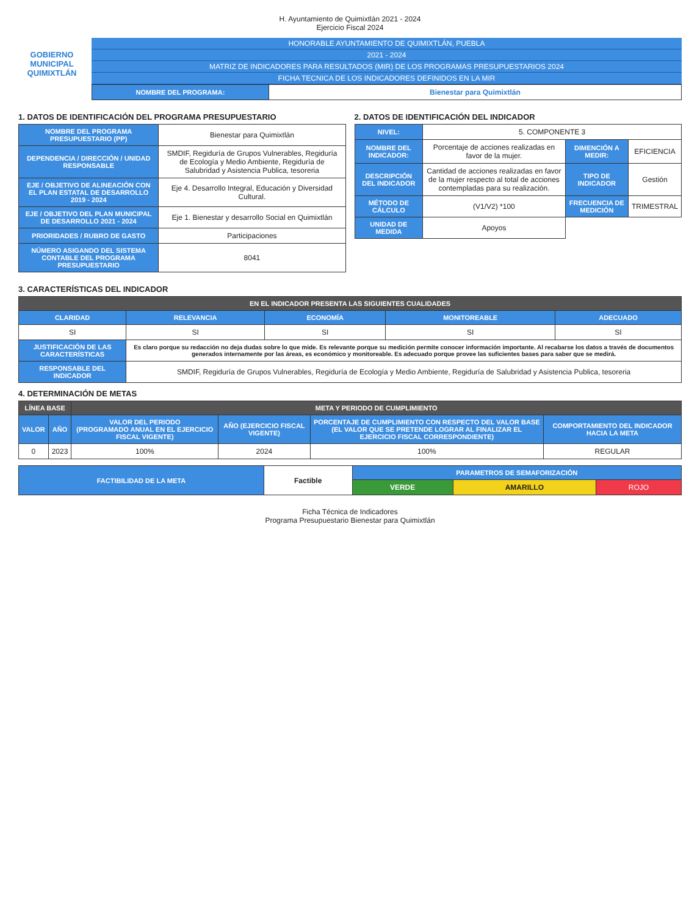H. Ayuntamiento de Quimixtlán 2021 - 2024
Ejercicio Fiscal 2024
GOBIERNO MUNICIPAL
QUIMIXTLÁN
HONORABLE AYUNTAMIENTO DE QUIMIXTLÁN, PUEBLA
2021 - 2024
MATRIZ DE INDICADORES PARA RESULTADOS (MIR) DE LOS PROGRAMAS PRESUPUESTARIOS 2024
FICHA TECNICA DE LOS INDICADORES DEFINIDOS EN LA MIR
| NOMBRE DEL PROGRAMA: | Bienestar para Quimixtlán |
1. DATOS DE IDENTIFICACIÓN DEL PROGRAMA PRESUPUESTARIO
| NOMBRE DEL PROGRAMA PRESUPUESTARIO (PP) | Bienestar para Quimixtlán |
| DEPENDENCIA / DIRECCIÓN / UNIDAD RESPONSABLE | SMDIF, Regiduría de Grupos Vulnerables, Regiduría de Ecología y Medio Ambiente, Regiduría de Salubridad y Asistencia Publica, tesoreria |
| EJE / OBJETIVO DE ALINEACIÓN CON EL PLAN ESTATAL DE DESARROLLO 2019 - 2024 | Eje 4. Desarrollo Integral, Educación y Diversidad Cultural. |
| EJE / OBJETIVO DEL PLAN MUNICIPAL DE DESARROLLO 2021 - 2024 | Eje 1. Bienestar y desarrollo Social en Quimixtlán |
| PRIORIDADES / RUBRO DE GASTO | Participaciones |
| NÚMERO ASIGANDO DEL SISTEMA CONTABLE DEL PROGRAMA PRESUPUESTARIO | 8041 |
2. DATOS DE IDENTIFICACIÓN DEL INDICADOR
| NIVEL: | 5. COMPONENTE 3 | | |
| NOMBRE DEL INDICADOR: | Porcentaje de acciones realizadas en favor de la mujer. | DIMENCIÓN A MEDIR: | EFICIENCIA |
| DESCRIPCIÓN DEL INDICADOR | Cantidad de acciones realizadas en favor de la mujer respecto al total de acciones contempladas para su realización. | TIPO DE INDICADOR | Gestión |
| MÉTODO DE CÁLCULO | (V1/V2) *100 | FRECUENCIA DE MEDICIÓN | TRIMESTRAL |
| UNIDAD DE MEDIDA | Apoyos | | |
3. CARACTERÍSTICAS DEL INDICADOR
| EN EL INDICADOR PRESENTA LAS SIGUIENTES CUALIDADES | | | | |
| --- | --- | --- | --- | --- |
| CLARIDAD | RELEVANCIA | ECONOMÍA | MONITOREABLE | ADECUADO |
| SI | SI | SI | SI | SI |
| JUSTIFICACIÓN DE LAS CARACTERÍSTICAS | Es claro porque su redacción no deja dudas sobre lo que mide. Es relevante porque su medición permite conocer información importante. Al recabarse los datos a través de documentos generados internamente por las áreas, es económico y monitoreable. Es adecuado porque provee las suficientes bases para saber que se medirá. | | | |
| RESPONSABLE DEL INDICADOR | SMDIF, Regiduría de Grupos Vulnerables, Regiduría de Ecología y Medio Ambiente, Regiduría de Salubridad y Asistencia Publica, tesoreria | | | |
4. DETERMINACIÓN DE METAS
| LÍNEA BASE | | META Y PERIODO DE CUMPLIMIENTO | | | |
| --- | --- | --- | --- | --- | --- |
| VALOR | AÑO | VALOR DEL PERIODO (PROGRAMADO ANUAL EN EL EJERCICIO FISCAL VIGENTE) | AÑO (EJERCICIO FISCAL VIGENTE) | PORCENTAJE DE CUMPLIMIENTO CON RESPECTO DEL VALOR BASE (EL VALOR QUE SE PRETENDE LOGRAR AL FINALIZAR EL EJERCICIO FISCAL CORRESPONDIENTE) | COMPORTAMIENTO DEL INDICADOR HACIA LA META |
| 0 | 2023 | 100% | 2024 | 100% | REGULAR |
| FACTIBILIDAD DE LA META | Factible | PARAMETROS DE SEMAFORIZACIÓN | | |
| | | VERDE | AMARILLO | ROJO |
Ficha Técnica de Indicadores
Programa Presupuestario Bienestar para Quimixtlán